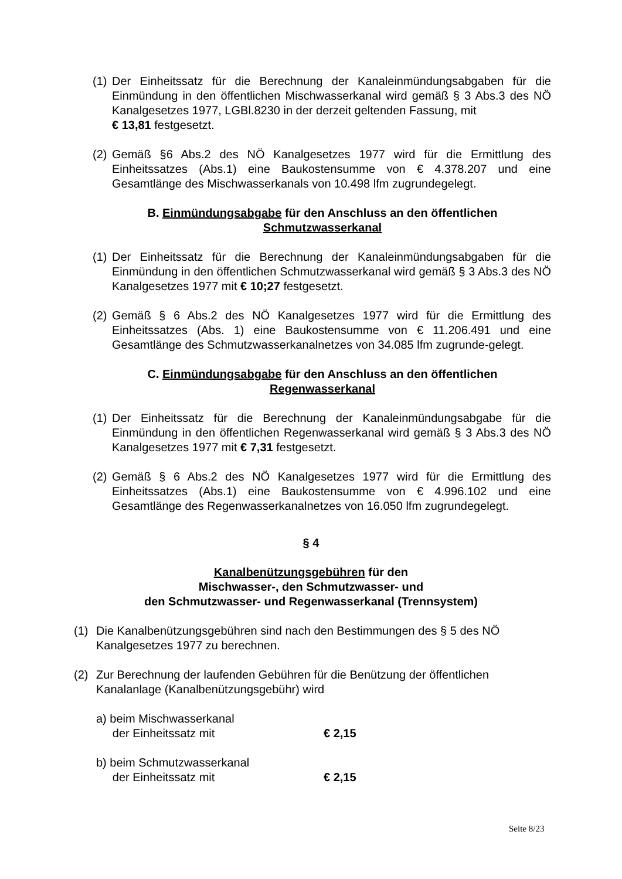(1) Der Einheitssatz für die Berechnung der Kanaleinmündungsabgaben für die Einmündung in den öffentlichen Mischwasserkanal wird gemäß § 3 Abs.3 des NÖ Kanalgesetzes 1977, LGBl.8230 in der derzeit geltenden Fassung, mit
€ 13,81 festgesetzt.
(2) Gemäß §6 Abs.2 des NÖ Kanalgesetzes 1977 wird für die Ermittlung des Einheitssatzes (Abs.1) eine Baukostensumme von € 4.378.207 und eine Gesamtlänge des Mischwasserkanals von 10.498 lfm zugrundegelegt.
B. Einmündungsabgabe für den Anschluss an den öffentlichen
Schmutzwasserkanal
(1) Der Einheitssatz für die Berechnung der Kanaleinmündungsabgaben für die Einmündung in den öffentlichen Schmutzwasserkanal wird gemäß § 3 Abs.3 des NÖ Kanalgesetzes 1977 mit € 10;27 festgesetzt.
(2) Gemäß § 6 Abs.2 des NÖ Kanalgesetzes 1977 wird für die Ermittlung des Einheitssatzes (Abs. 1) eine Baukostensumme von € 11.206.491 und eine Gesamtlänge des Schmutzwasserkanalnetzes von 34.085 lfm zugrunde-gelegt.
C. Einmündungsabgabe für den Anschluss an den öffentlichen
Regenwasserkanal
(1) Der Einheitssatz für die Berechnung der Kanaleinmündungsabgabe für die Einmündung in den öffentlichen Regenwasserkanal wird gemäß § 3 Abs.3 des NÖ Kanalgesetzes 1977 mit € 7,31 festgesetzt.
(2) Gemäß § 6 Abs.2 des NÖ Kanalgesetzes 1977 wird für die Ermittlung des Einheitssatzes (Abs.1) eine Baukostensumme von € 4.996.102 und eine Gesamtlänge des Regenwasserkanalnetzes von 16.050 lfm zugrundegelegt.
§ 4
Kanalbenützungsgebühren für den
Mischwasser-, den Schmutzwasser- und
den Schmutzwasser- und Regenwasserkanal (Trennsystem)
(1) Die Kanalbenützungsgebühren sind nach den Bestimmungen des § 5 des NÖ Kanalgesetzes 1977 zu berechnen.
(2) Zur Berechnung der laufenden Gebühren für die Benützung der öffentlichen Kanalanlage (Kanalbenützungsgebühr) wird
a) beim Mischwasserkanal
der Einheitssatz mit € 2,15
b) beim Schmutzwasserkanal
der Einheitssatz mit € 2,15
Seite 8/23